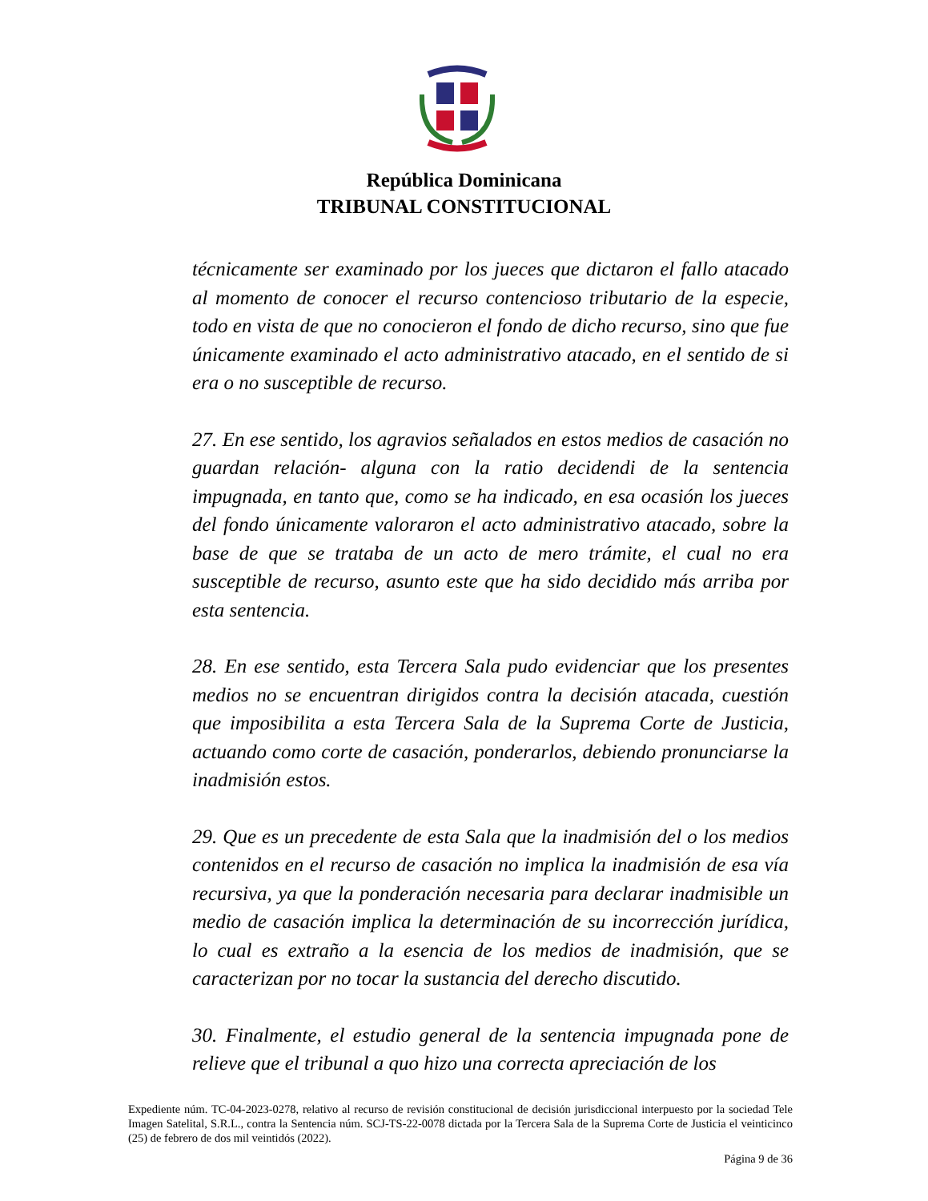República Dominicana
TRIBUNAL CONSTITUCIONAL
técnicamente ser examinado por los jueces que dictaron el fallo atacado al momento de conocer el recurso contencioso tributario de la especie, todo en vista de que no conocieron el fondo de dicho recurso, sino que fue únicamente examinado el acto administrativo atacado, en el sentido de si era o no susceptible de recurso.
27. En ese sentido, los agravios señalados en estos medios de casación no guardan relación- alguna con la ratio decidendi de la sentencia impugnada, en tanto que, como se ha indicado, en esa ocasión los jueces del fondo únicamente valoraron el acto administrativo atacado, sobre la base de que se trataba de un acto de mero trámite, el cual no era susceptible de recurso, asunto este que ha sido decidido más arriba por esta sentencia.
28. En ese sentido, esta Tercera Sala pudo evidenciar que los presentes medios no se encuentran dirigidos contra la decisión atacada, cuestión que imposibilita a esta Tercera Sala de la Suprema Corte de Justicia, actuando como corte de casación, ponderarlos, debiendo pronunciarse la inadmisión estos.
29. Que es un precedente de esta Sala que la inadmisión del o los medios contenidos en el recurso de casación no implica la inadmisión de esa vía recursiva, ya que la ponderación necesaria para declarar inadmisible un medio de casación implica la determinación de su incorrección jurídica, lo cual es extraño a la esencia de los medios de inadmisión, que se caracterizan por no tocar la sustancia del derecho discutido.
30. Finalmente, el estudio general de la sentencia impugnada pone de relieve que el tribunal a quo hizo una correcta apreciación de los
Expediente núm. TC-04-2023-0278, relativo al recurso de revisión constitucional de decisión jurisdiccional interpuesto por la sociedad Tele Imagen Satelital, S.R.L., contra la Sentencia núm. SCJ-TS-22-0078 dictada por la Tercera Sala de la Suprema Corte de Justicia el veinticinco (25) de febrero de dos mil veintidós (2022).
Página 9 de 36